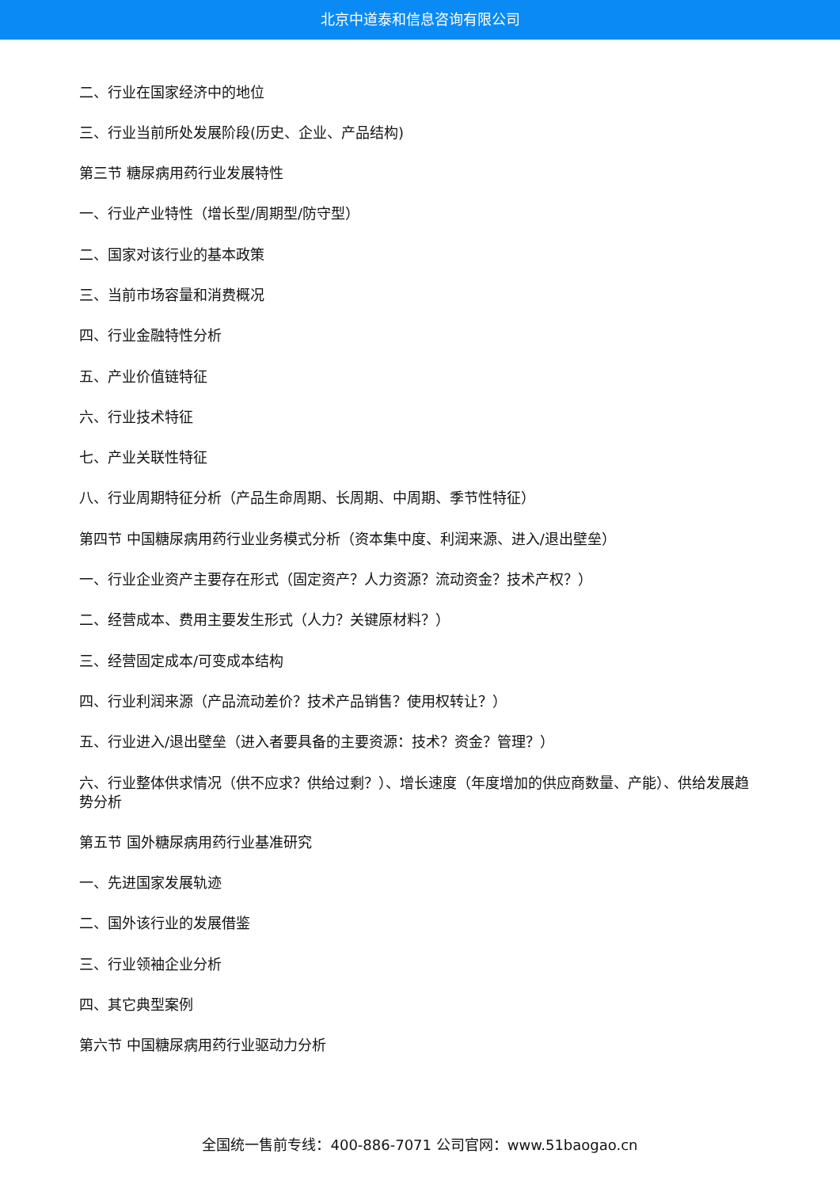北京中道泰和信息咨询有限公司
二、行业在国家经济中的地位
三、行业当前所处发展阶段(历史、企业、产品结构)
第三节 糖尿病用药行业发展特性
一、行业产业特性（增长型/周期型/防守型）
二、国家对该行业的基本政策
三、当前市场容量和消费概况
四、行业金融特性分析
五、产业价值链特征
六、行业技术特征
七、产业关联性特征
八、行业周期特征分析（产品生命周期、长周期、中周期、季节性特征）
第四节 中国糖尿病用药行业业务模式分析（资本集中度、利润来源、进入/退出壁垒）
一、行业企业资产主要存在形式（固定资产？人力资源？流动资金？技术产权？）
二、经营成本、费用主要发生形式（人力？关键原材料？）
三、经营固定成本/可变成本结构
四、行业利润来源（产品流动差价？技术产品销售？使用权转让？）
五、行业进入/退出壁垒（进入者要具备的主要资源：技术？资金？管理？）
六、行业整体供求情况（供不应求？供给过剩？）、增长速度（年度增加的供应商数量、产能）、供给发展趋势分析
第五节 国外糖尿病用药行业基准研究
一、先进国家发展轨迹
二、国外该行业的发展借鉴
三、行业领袖企业分析
四、其它典型案例
第六节 中国糖尿病用药行业驱动力分析
全国统一售前专线：400-886-7071 公司官网：www.51baogao.cn